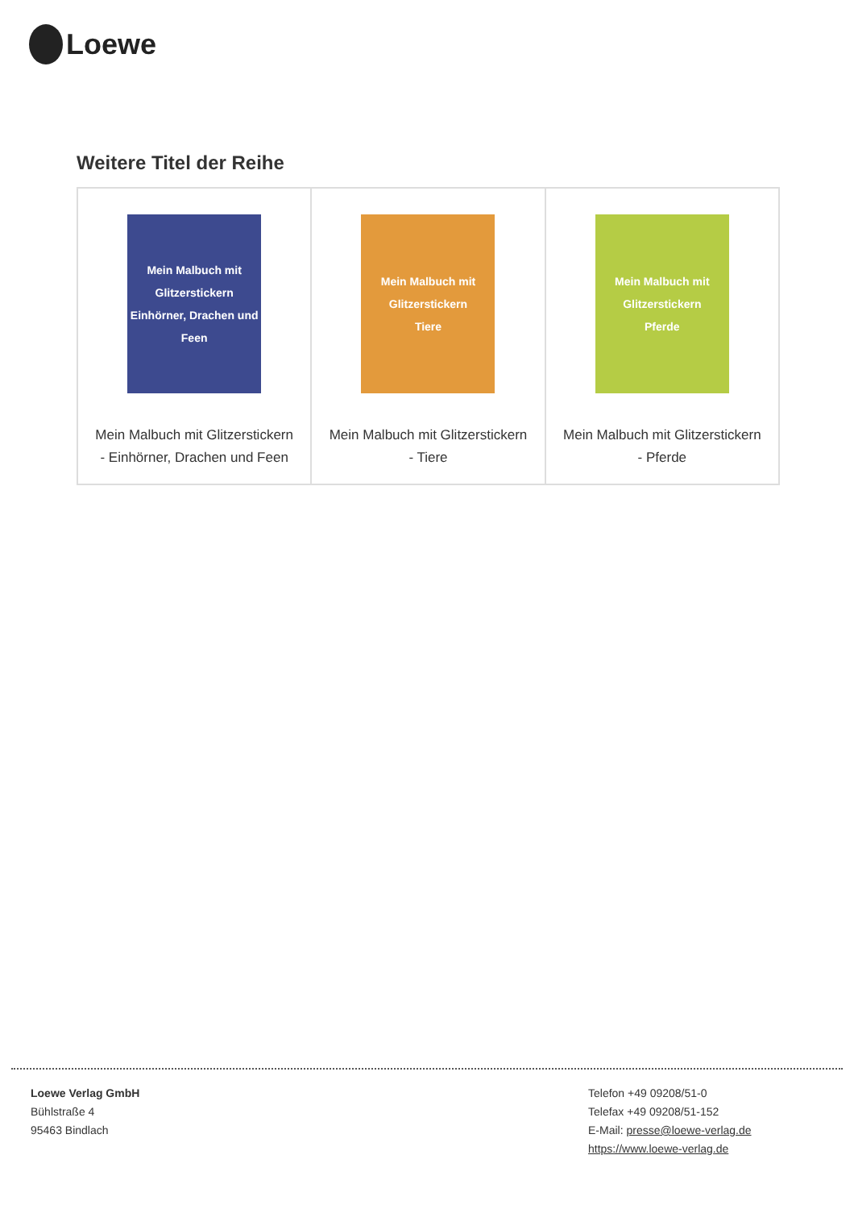Loewe
Weitere Titel der Reihe
| Mein Malbuch mit Glitzerstickern Einhörner, Drachen und Feen Mein Malbuch mit Glitzerstickern - Einhörner, Drachen und Feen | Mein Malbuch mit Glitzerstickern Tiere Mein Malbuch mit Glitzerstickern - Tiere | Mein Malbuch mit Glitzerstickern Pferde Mein Malbuch mit Glitzerstickern - Pferde |
Loewe Verlag GmbH
Bühlstraße 4
95463 Bindlach
Telefon +49 09208/51-0
Telefax +49 09208/51-152
E-Mail: presse@loewe-verlag.de
https://www.loewe-verlag.de